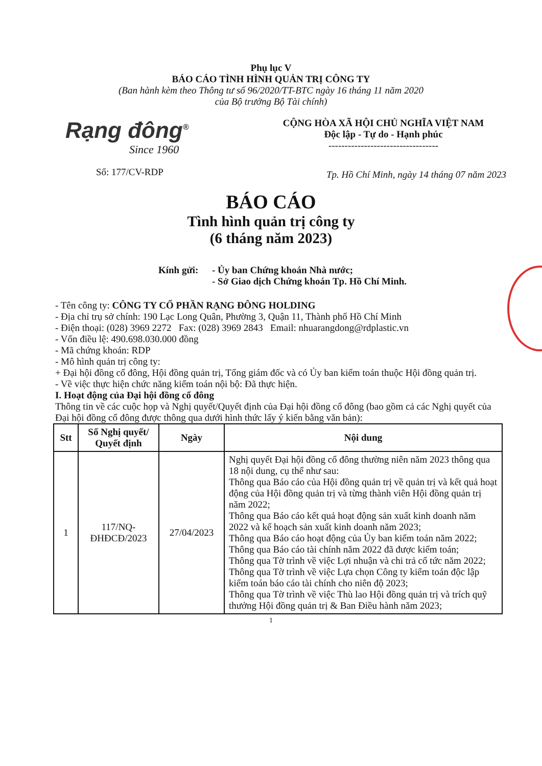Phụ lục V
BÁO CÁO TÌNH HÌNH QUẢN TRỊ CÔNG TY
(Ban hành kèm theo Thông tư số 96/2020/TT-BTC ngày 16 tháng 11 năm 2020
của Bộ trưởng Bộ Tài chính)
Rạng đông<sup>®</sup>
Since 1960
Số: 177/CV-RDP
CỘNG HÒA XÃ HỘI CHỦ NGHĨA VIỆT NAM
Độc lập - Tự do - Hạnh phúc
----------------------------------
Tp. Hồ Chí Minh, ngày 14 tháng 07 năm 2023
BÁO CÁO
Tình hình quản trị công ty
(6 tháng năm 2023)
Kính gửi: - Ủy ban Chứng khoán Nhà nước;
- Sở Giao dịch Chứng khoán Tp. Hồ Chí Minh.
- Tên công ty: CÔNG TY CỔ PHẦN RẠNG ĐÔNG HOLDING
- Địa chỉ trụ sở chính: 190 Lạc Long Quân, Phường 3, Quận 11, Thành phố Hồ Chí Minh
- Điện thoại: (028) 3969 2272 Fax: (028) 3969 2843 Email: nhuarangdong@rdplastic.vn
- Vốn điều lệ: 490.698.030.000 đồng
- Mã chứng khoán: RDP
- Mô hình quản trị công ty:
+ Đại hội đồng cổ đông, Hội đồng quản trị, Tổng giám đốc và có Ủy ban kiểm toán thuộc Hội đồng quản trị.
- Về việc thực hiện chức năng kiểm toán nội bộ: Đã thực hiện.
I. Hoạt động của Đại hội đồng cổ đông
Thông tin về các cuộc họp và Nghị quyết/Quyết định của Đại hội đồng cổ đông (bao gồm cả các Nghị quyết của Đại hội đồng cổ đông được thông qua dưới hình thức lấy ý kiến bằng văn bản):
| Stt | Số Nghị quyết/ Quyết định | Ngày | Nội dung |
| --- | --- | --- | --- |
| 1 | 117/NQ-ĐHĐCĐ/2023 | 27/04/2023 | Nghị quyết Đại hội đồng cổ đông thường niên năm 2023 thông qua 18 nội dung, cụ thể như sau: Thông qua Báo cáo của Hội đồng quản trị về quản trị và kết quả hoạt động của Hội đồng quản trị và từng thành viên Hội đồng quản trị năm 2022; Thông qua Báo cáo kết quả hoạt động sản xuất kinh doanh năm 2022 và kế hoạch sản xuất kinh doanh năm 2023; Thông qua Báo cáo hoạt động của Ủy ban kiểm toán năm 2022; Thông qua Báo cáo tài chính năm 2022 đã được kiểm toán; Thông qua Tờ trình về việc Lợi nhuận và chi trả cổ tức năm 2022; Thông qua Tờ trình về việc Lựa chọn Công ty kiểm toán độc lập kiểm toán báo cáo tài chính cho niên độ 2023; Thông qua Tờ trình về việc Thù lao Hội đồng quản trị và trích quỹ thưởng Hội đồng quản trị & Ban Điều hành năm 2023; |
1